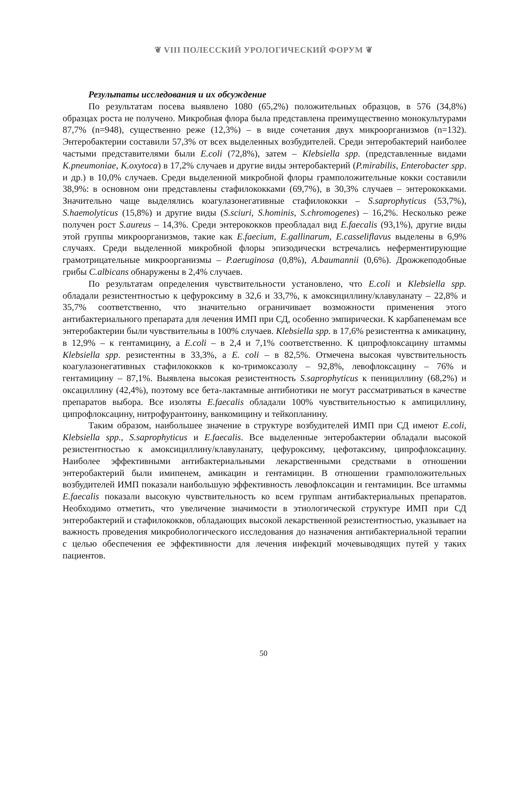❦ VIII ПОЛЕССКИЙ УРОЛОГИЧЕСКИЙ ФОРУМ ❦
Результаты исследования и их обсуждение
По результатам посева выявлено 1080 (65,2%) положительных образцов, в 576 (34,8%) образцах роста не получено. Микробная флора была представлена преимущественно монокультурами 87,7% (n=948), существенно реже (12,3%) – в виде сочетания двух микроорганизмов (n=132). Энтеробактерии составили 57,3% от всех выделенных возбудителей. Среди энтеробактерий наиболее частыми представителями были E.coli (72,8%), затем – Klebsiella spp. (представленные видами K.pneumoniae, K.oxytoca) в 17,2% случаев и другие виды энтеробактерий (P.mirabilis, Enterobacter spp. и др.) в 10,0% случаев. Среди выделенной микробной флоры грамположительные кокки составили 38,9%: в основном они представлены стафилококками (69,7%), в 30,3% случаев – энтерококками. Значительно чаще выделялись коагулазонегативные стафилококки – S.saprophyticus (53,7%), S.haemolyticus (15,8%) и другие виды (S.sciuri, S.hominis, S.chromogenes) – 16,2%. Несколько реже получен рост S.aureus – 14,3%. Среди энтерококков преобладал вид E.faecalis (93,1%), другие виды этой группы микроорганизмов, такие как E.faecium, E.gallinarum, E.casseliflavus выделены в 6,9% случаях. Среди выделенной микробной флоры эпизодически встречались неферментирующие грамотрицательные микроорганизмы – P.aeruginosa (0,8%), A.baumannii (0,6%). Дрожжеподобные грибы C.albicans обнаружены в 2,4% случаев.
По результатам определения чувствительности установлено, что E.coli и Klebsiella spp. обладали резистентностью к цефуроксиму в 32,6 и 33,7%, к амоксициллину/клавуланату – 22,8% и 35,7% соответственно, что значительно ограничивает возможности применения этого антибактериального препарата для лечения ИМП при СД, особенно эмпирически. К карбапенемам все энтеробактерии были чувствительны в 100% случаев. Klebsiella spp. в 17,6% резистентна к амикацину, в 12,9% – к гентамицину, а E.coli – в 2,4 и 7,1% соответственно. К ципрофлоксацину штаммы Klebsiella spp. резистентны в 33,3%, а E. coli – в 82,5%. Отмечена высокая чувствительность коагулазонегативных стафилококков к ко-тримоксазолу – 92,8%, левофлоксацину – 76% и гентамицину – 87,1%. Выявлена высокая резистентность S.saprophyticus к пенициллину (68,2%) и оксациллину (42,4%), поэтому все бета-лактамные антибиотики не могут рассматриваться в качестве препаратов выбора. Все изоляты E.faecalis обладали 100% чувствительностью к ампициллину, ципрофлоксацину, нитрофурантоину, ванкомицину и тейкопланину.
Таким образом, наибольшее значение в структуре возбудителей ИМП при СД имеют E.coli, Klebsiella spp., S.saprophyticus и E.faecalis. Все выделенные энтеробактерии обладали высокой резистентностью к амоксициллину/клавуланату, цефуроксиму, цефотаксиму, ципрофлоксацину. Наиболее эффективными антибактериальными лекарственными средствами в отношении энтеробактерий были имипенем, амикацин и гентамицин. В отношении грамположительных возбудителей ИМП показали наибольшую эффективность левофлоксацин и гентамицин. Все штаммы E.faecalis показали высокую чувствительность ко всем группам антибактериальных препаратов. Необходимо отметить, что увеличение значимости в этиологической структуре ИМП при СД энтеробактерий и стафилококков, обладающих высокой лекарственной резистентностью, указывает на важность проведения микробиологического исследования до назначения антибактериальной терапии с целью обеспечения ее эффективности для лечения инфекций мочевыводящих путей у таких пациентов.
50